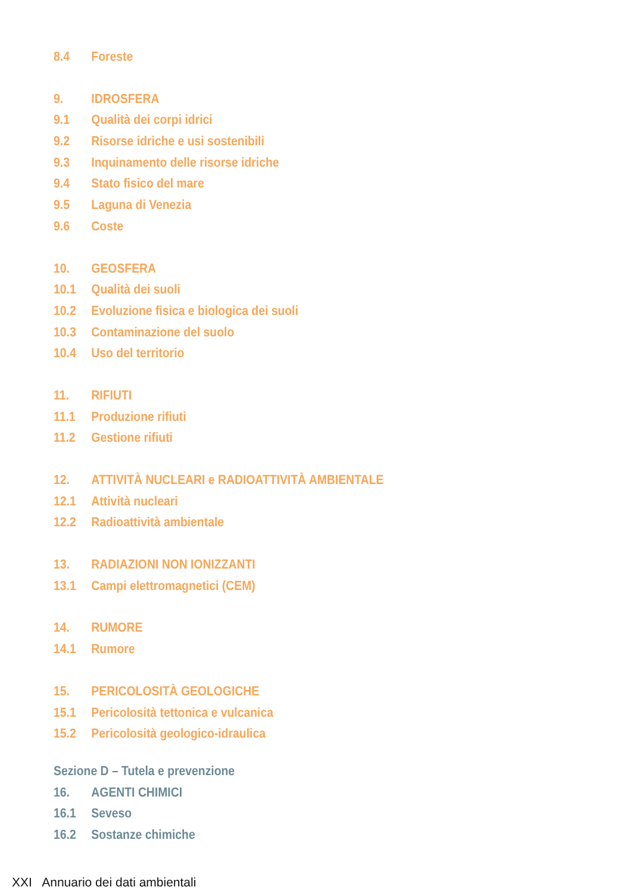8.4 Foreste
9. IDROSFERA
9.1 Qualità dei corpi idrici
9.2 Risorse idriche e usi sostenibili
9.3 Inquinamento delle risorse idriche
9.4 Stato fisico del mare
9.5 Laguna di Venezia
9.6 Coste
10. GEOSFERA
10.1 Qualità dei suoli
10.2 Evoluzione fisica e biologica dei suoli
10.3 Contaminazione del suolo
10.4 Uso del territorio
11. RIFIUTI
11.1 Produzione rifiuti
11.2 Gestione rifiuti
12. ATTIVITÀ NUCLEARI e RADIOATTIVITÀ AMBIENTALE
12.1 Attività nucleari
12.2 Radioattività ambientale
13. RADIAZIONI NON IONIZZANTI
13.1 Campi elettromagnetici (CEM)
14. RUMORE
14.1 Rumore
15. PERICOLOSITÀ GEOLOGICHE
15.1 Pericolosità tettonica e vulcanica
15.2 Pericolosità geologico-idraulica
Sezione D – Tutela e prevenzione
16. AGENTI CHIMICI
16.1 Seveso
16.2 Sostanze chimiche
XXI Annuario dei dati ambientali